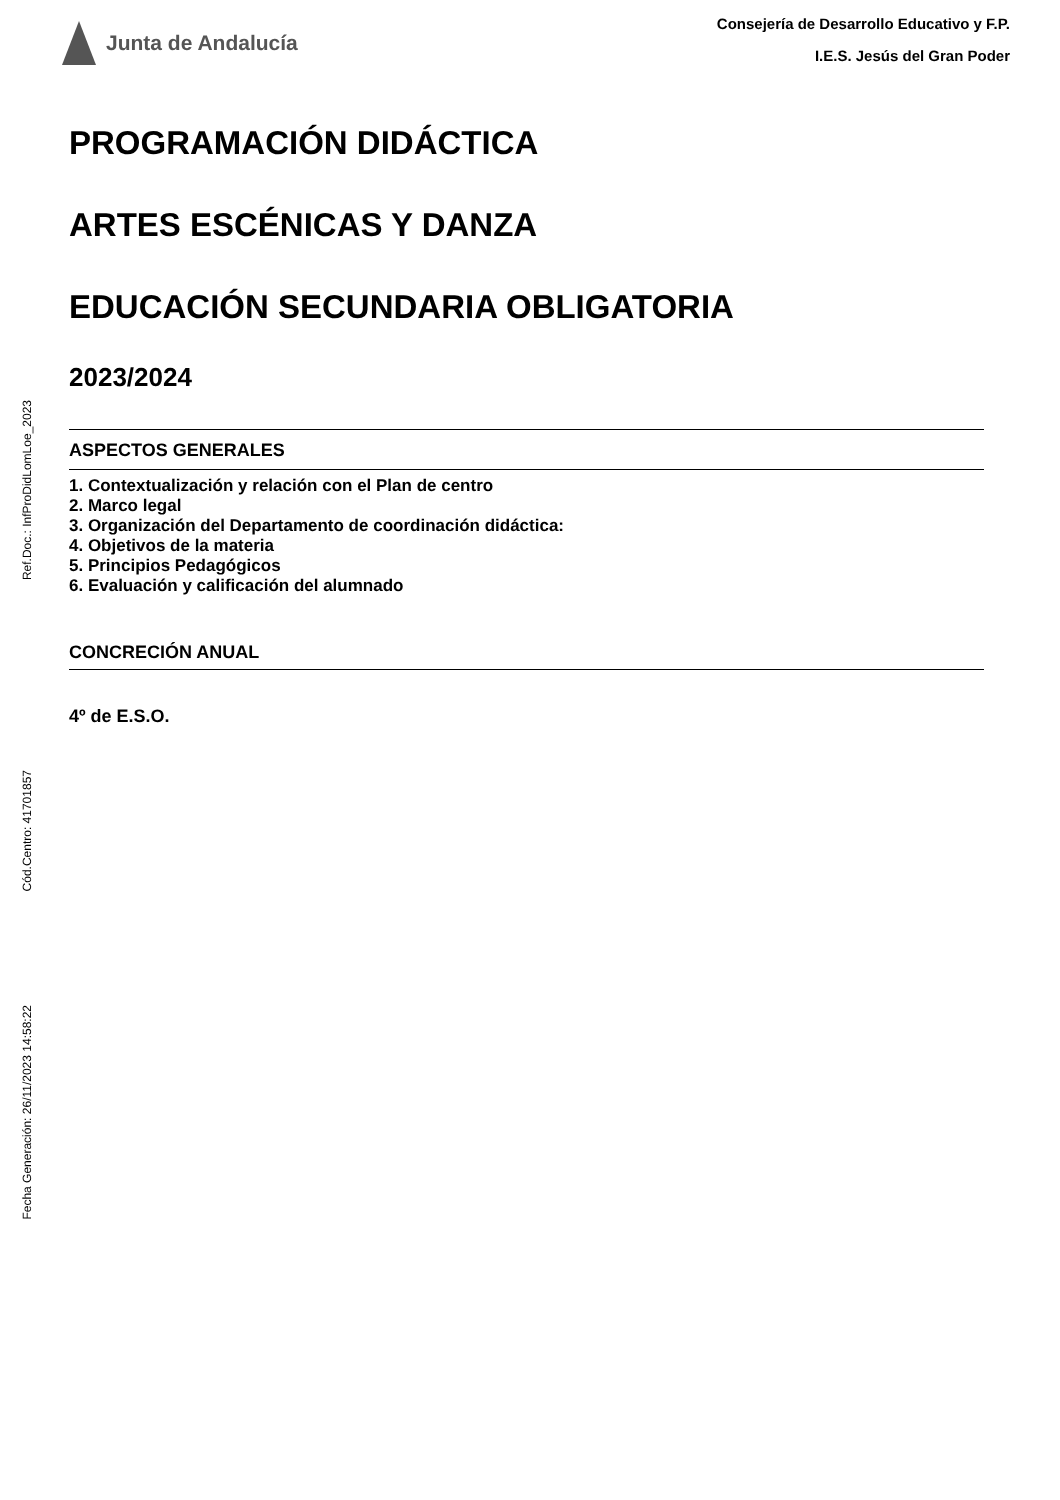Ref.Doc.: InfProDidLomLoe_2023
Cód.Centro: 41701857
Fecha Generación: 26/11/2023 14:58:22
Junta de Andalucía
Consejería de Desarrollo Educativo y F.P.
I.E.S. Jesús del Gran Poder
PROGRAMACIÓN DIDÁCTICA
ARTES ESCÉNICAS Y DANZA
EDUCACIÓN SECUNDARIA OBLIGATORIA
2023/2024
ASPECTOS GENERALES
1. Contextualización y relación con el Plan de centro
2. Marco legal
3. Organización del Departamento de coordinación didáctica:
4. Objetivos de la materia
5. Principios Pedagógicos
6. Evaluación y calificación del alumnado
CONCRECIÓN ANUAL
4º de E.S.O.